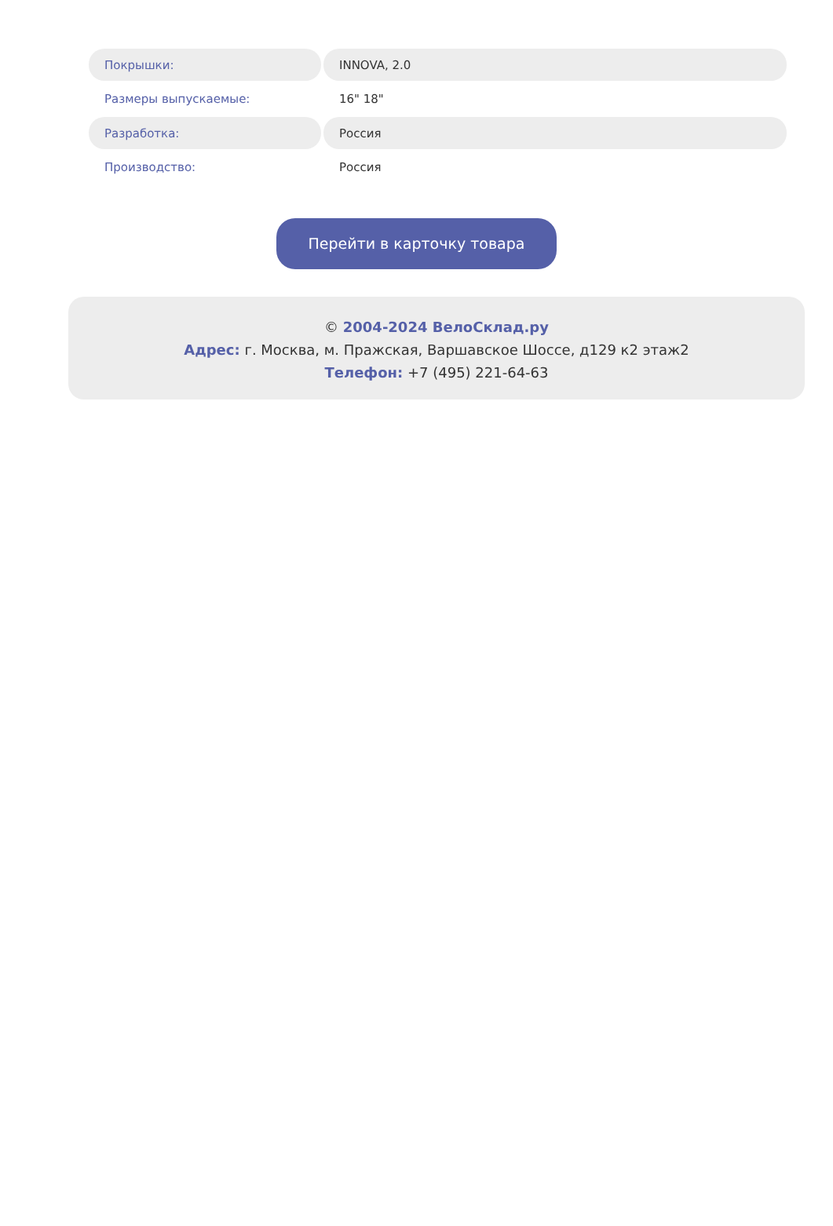| Покрышки: | INNOVA, 2.0 |
| Размеры выпускаемые: | 16" 18" |
| Разработка: | Россия |
| Производство: | Россия |
Перейти в карточку товара
© 2004-2024 ВелоСклад.ру
Адрес: г. Москва, м. Пражская, Варшавское Шоссе, д129 к2 этаж2
Телефон: +7 (495) 221-64-63